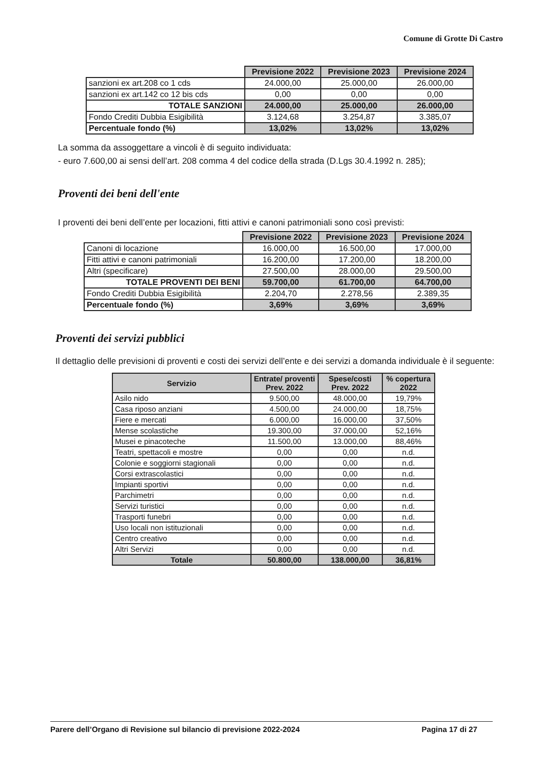Comune di Grotte Di Castro
| | Previsione 2022 | Previsione 2023 | Previsione 2024 |
| --- | --- | --- | --- |
| sanzioni ex art.208 co 1 cds | 24.000,00 | 25.000,00 | 26.000,00 |
| sanzioni ex art.142 co 12 bis cds | 0,00 | 0,00 | 0,00 |
| TOTALE SANZIONI | 24.000,00 | 25.000,00 | 26.000,00 |
| Fondo Crediti Dubbia Esigibilità | 3.124,68 | 3.254,87 | 3.385,07 |
| Percentuale fondo (%) | 13,02% | 13,02% | 13,02% |
La somma da assoggettare a vincoli è di seguito individuata:
- euro 7.600,00 ai sensi dell’art. 208 comma 4 del codice della strada (D.Lgs 30.4.1992 n. 285);
Proventi dei beni dell'ente
I proventi dei beni dell’ente per locazioni, fitti attivi e canoni patrimoniali sono così previsti:
| | Previsione 2022 | Previsione 2023 | Previsione 2024 |
| --- | --- | --- | --- |
| Canoni di locazione | 16.000,00 | 16.500,00 | 17.000,00 |
| Fitti attivi e canoni patrimoniali | 16.200,00 | 17.200,00 | 18.200,00 |
| Altri (specificare) | 27.500,00 | 28.000,00 | 29.500,00 |
| TOTALE PROVENTI DEI BENI | 59.700,00 | 61.700,00 | 64.700,00 |
| Fondo Crediti Dubbia Esigibilità | 2.204,70 | 2.278,56 | 2.389,35 |
| Percentuale fondo (%) | 3,69% | 3,69% | 3,69% |
Proventi dei servizi pubblici
Il dettaglio delle previsioni di proventi e costi dei servizi dell’ente e dei servizi a domanda individuale è il seguente:
| Servizio | Entrate/ proventi Prev. 2022 | Spese/costi Prev. 2022 | % copertura 2022 |
| --- | --- | --- | --- |
| Asilo nido | 9.500,00 | 48.000,00 | 19,79% |
| Casa riposo anziani | 4.500,00 | 24.000,00 | 18,75% |
| Fiere e mercati | 6.000,00 | 16.000,00 | 37,50% |
| Mense scolastiche | 19.300,00 | 37.000,00 | 52,16% |
| Musei e pinacoteche | 11.500,00 | 13.000,00 | 88,46% |
| Teatri, spettacoli e mostre | 0,00 | 0,00 | n.d. |
| Colonie e soggiorni stagionali | 0,00 | 0,00 | n.d. |
| Corsi extrascolastici | 0,00 | 0,00 | n.d. |
| Impianti sportivi | 0,00 | 0,00 | n.d. |
| Parchimetri | 0,00 | 0,00 | n.d. |
| Servizi turistici | 0,00 | 0,00 | n.d. |
| Trasporti funebri | 0,00 | 0,00 | n.d. |
| Uso locali non istituzionali | 0,00 | 0,00 | n.d. |
| Centro creativo | 0,00 | 0,00 | n.d. |
| Altri Servizi | 0,00 | 0,00 | n.d. |
| Totale | 50.800,00 | 138.000,00 | 36,81% |
Parere dell’Organo di Revisione sul bilancio di previsione 2022-2024 Pagina 17 di 27